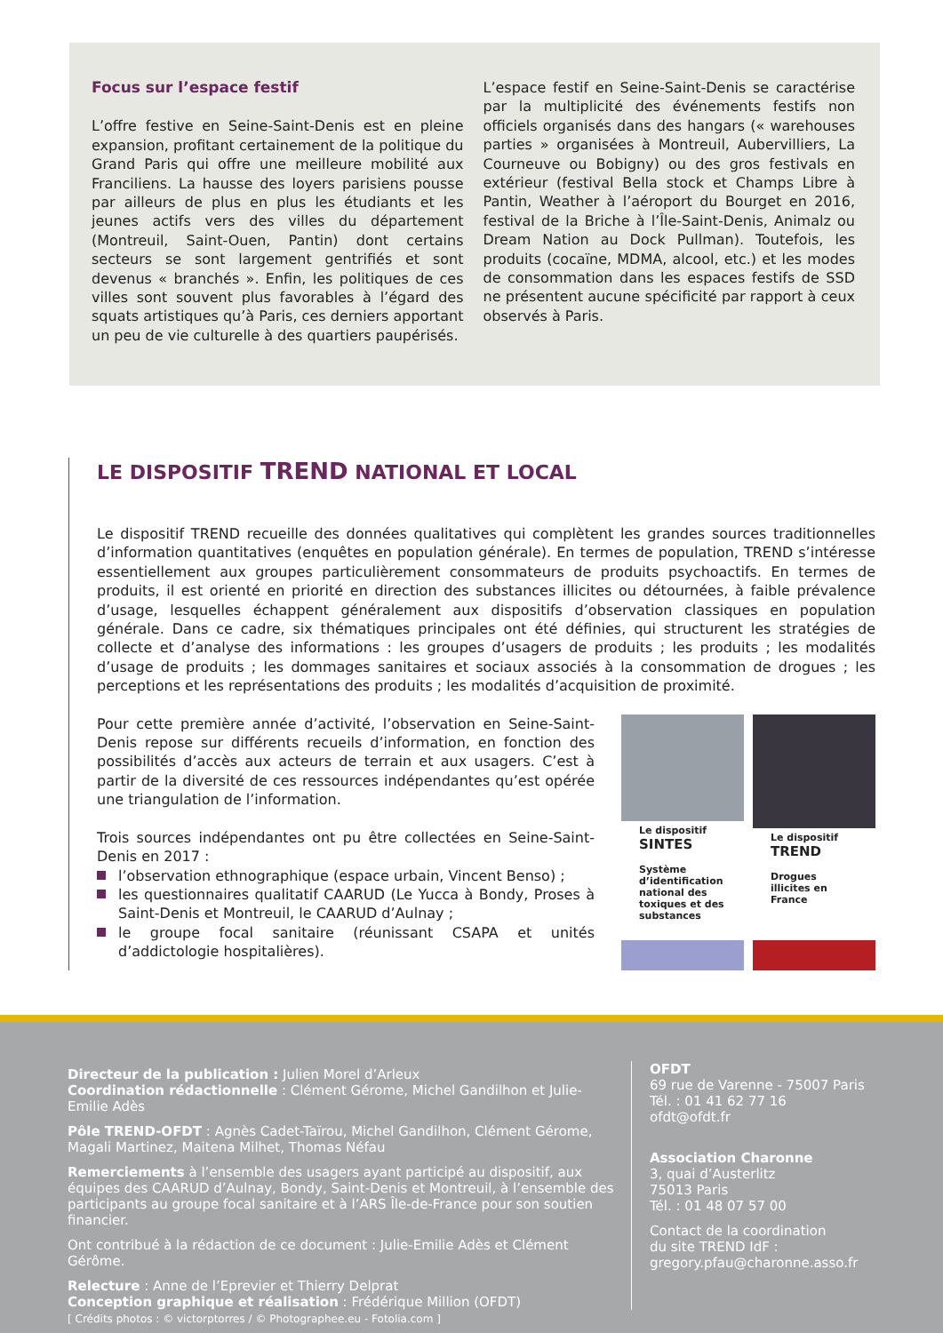Focus sur l’espace festif
L’offre festive en Seine-Saint-Denis est en pleine expansion, profitant certainement de la politique du Grand Paris qui offre une meilleure mobilité aux Franciliens. La hausse des loyers parisiens pousse par ailleurs de plus en plus les étudiants et les jeunes actifs vers des villes du département (Montreuil, Saint-Ouen, Pantin) dont certains secteurs se sont largement gentrifiés et sont devenus « branchés ». Enfin, les politiques de ces villes sont souvent plus favorables à l’égard des squats artistiques qu’à Paris, ces derniers apportant un peu de vie culturelle à des quartiers paupérisés.
L’espace festif en Seine-Saint-Denis se caractérise par la multiplicité des événements festifs non officiels organisés dans des hangars (« warehouses parties » organisées à Montreuil, Aubervilliers, La Courneuve ou Bobigny) ou des gros festivals en extérieur (festival Bella stock et Champs Libre à Pantin, Weather à l’aéroport du Bourget en 2016, festival de la Briche à l’Île-Saint-Denis, Animalz ou Dream Nation au Dock Pullman). Toutefois, les produits (cocaïne, MDMA, alcool, etc.) et les modes de consommation dans les espaces festifs de SSD ne présentent aucune spécificité par rapport à ceux observés à Paris.
LE DISPOSITIF TREND NATIONAL ET LOCAL
Le dispositif TREND recueille des données qualitatives qui complètent les grandes sources traditionnelles d’information quantitatives (enquêtes en population générale). En termes de population, TREND s’intéresse essentiellement aux groupes particulièrement consommateurs de produits psychoactifs. En termes de produits, il est orienté en priorité en direction des substances illicites ou détournées, à faible prévalence d’usage, lesquelles échappent généralement aux dispositifs d’observation classiques en population générale. Dans ce cadre, six thématiques principales ont été définies, qui structurent les stratégies de collecte et d’analyse des informations : les groupes d’usagers de produits ; les produits ; les modalités d’usage de produits ; les dommages sanitaires et sociaux associés à la consommation de drogues ; les perceptions et les représentations des produits ; les modalités d’acquisition de proximité.
Pour cette première année d’activité, l’observation en Seine-Saint-Denis repose sur différents recueils d’information, en fonction des possibilités d’accès aux acteurs de terrain et aux usagers. C’est à partir de la diversité de ces ressources indépendantes qu’est opérée une triangulation de l’information.
Trois sources indépendantes ont pu être collectées en Seine-Saint-Denis en 2017 :
l’observation ethnographique (espace urbain, Vincent Benso) ;
les questionnaires qualitatif CAARUD (Le Yucca à Bondy, Proses à Saint-Denis et Montreuil, le CAARUD d’Aulnay ;
le groupe focal sanitaire (réunissant CSAPA et unités d’addictologie hospitalières).
Le dispositif
SINTES
Système d’identification national des toxiques et des substances
Le dispositif
TREND
Drogues illicites en France
Directeur de la publication : Julien Morel d’Arleux
Coordination rédactionnelle : Clément Gérome, Michel Gandilhon et Julie-Emilie Adès
Pôle TREND-OFDT : Agnès Cadet-Taïrou, Michel Gandilhon, Clément Gérome, Magali Martinez, Maitena Milhet, Thomas Néfau
Remerciements à l’ensemble des usagers ayant participé au dispositif, aux équipes des CAARUD d’Aulnay, Bondy, Saint-Denis et Montreuil, à l’ensemble des participants au groupe focal sanitaire et à l’ARS Île-de-France pour son soutien financier.
Ont contribué à la rédaction de ce document : Julie-Emilie Adès et Clément Gérôme.
Relecture : Anne de l’Eprevier et Thierry Delprat
Conception graphique et réalisation : Frédérique Million (OFDT)
[ Crédits photos : © victorptorres / © Photographee.eu - Fotolia.com ]
OFDT
69 rue de Varenne - 75007 Paris
Tél. : 01 41 62 77 16
ofdt@ofdt.fr
Association Charonne
3, quai d’Austerlitz
75013 Paris
Tél. : 01 48 07 57 00
Contact de la coordination
du site TREND IdF :
gregory.pfau@charonne.asso.fr